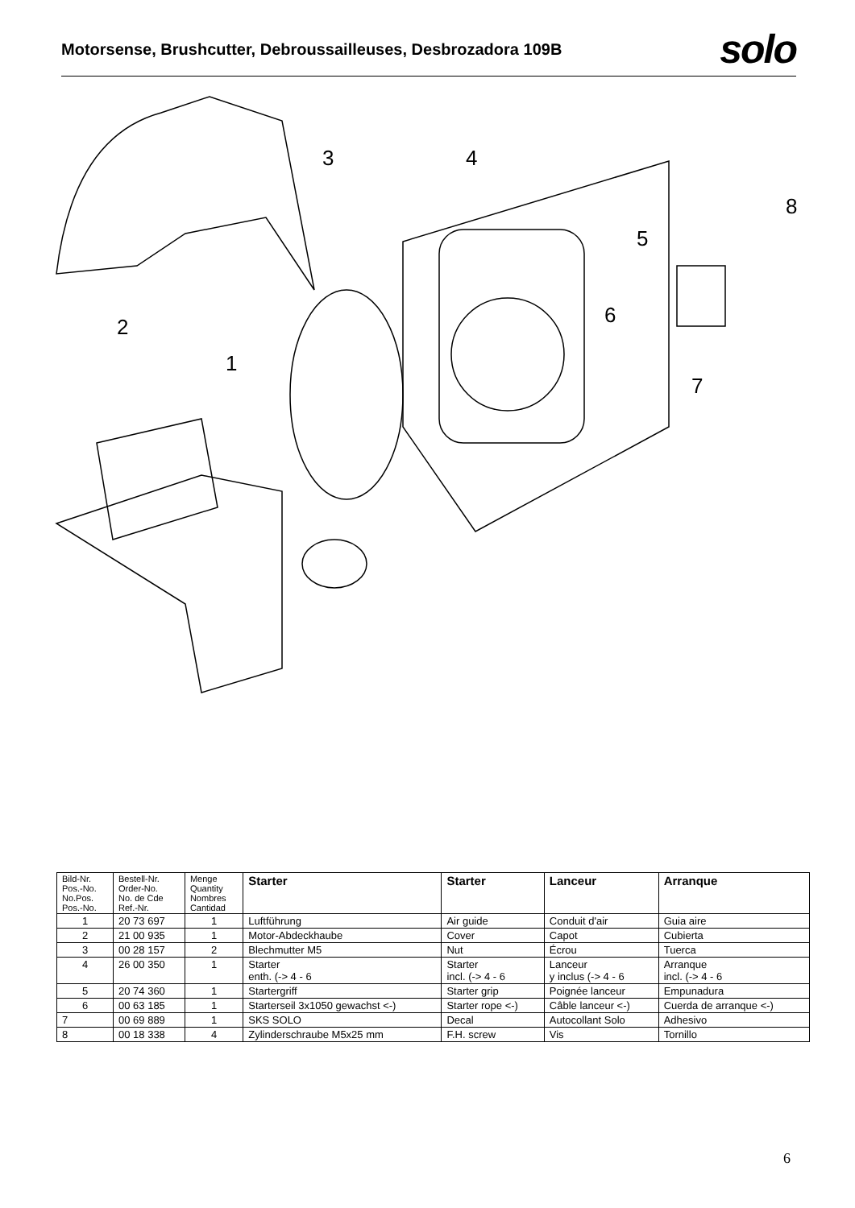Motorsense, Brushcutter, Debroussailleuses, Desbrozadora 109B
solo
3
4
5
6
7
8
2
1
| Bild-Nr. Pos.-No. No.Pos. Pos.-No. | Bestell-Nr. Order-No. No. de Cde Ref.-Nr. | Menge Quantity Nombres Cantidad | Starter | Starter | Lanceur | Arranque |
| --- | --- | --- | --- | --- | --- | --- |
| 1 | 20 73 697 | 1 | Luftführung | Air guide | Conduit d'air | Guia aire |
| 2 | 21 00 935 | 1 | Motor-Abdeckhaube | Cover | Capot | Cubierta |
| 3 | 00 28 157 | 2 | Blechmutter M5 | Nut | Écrou | Tuerca |
| 4 | 26 00 350 | 1 | Starter enth. (-> 4 - 6 | Starter incl. (-> 4 - 6 | Lanceur y inclus (-> 4 - 6 | Arranque incl. (-> 4 - 6 |
| 5 | 20 74 360 | 1 | Startergriff | Starter grip | Poignée lanceur | Empunadura |
| 6 | 00 63 185 | 1 | Starterseil 3x1050 gewachst <-) | Starter rope <-) | Câble lanceur <-) | Cuerda de arranque <-) |
| 7 | 00 69 889 | 1 | SKS SOLO | Decal | Autocollant Solo | Adhesivo |
| 8 | 00 18 338 | 4 | Zylinderschraube M5x25 mm | F.H. screw | Vis | Tornillo |
6